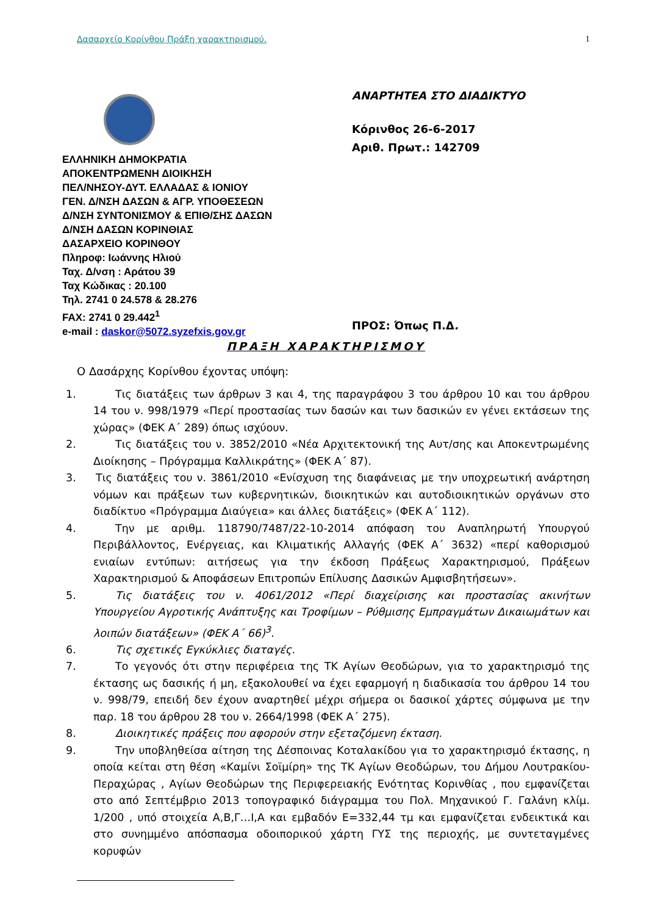Δασαρχείο Κορίνθου Πράξη χαρακτηρισμού. 1
ΕΛΛΗΝΙΚΗ ΔΗΜΟΚΡΑΤΙΑ
ΑΠΟΚΕΝΤΡΩΜΕΝΗ ΔΙΟΙΚΗΣΗ
ΠΕΛ/ΝΗΣΟΥ-ΔΥΤ. ΕΛΛΑΔΑΣ & ΙΟΝΙΟΥ
ΓΕΝ. Δ/ΝΣΗ ΔΑΣΩΝ & ΑΓΡ. ΥΠΟΘΕΣΕΩΝ
Δ/ΝΣΗ ΣΥΝΤΟΝΙΣΜΟΥ & ΕΠΙΘ/ΣΗΣ ΔΑΣΩΝ
Δ/ΝΣΗ ΔΑΣΩΝ ΚΟΡΙΝΘΙΑΣ
ΔΑΣΑΡΧΕΙΟ ΚΟΡΙΝΘΟΥ
Πληροφ: Ιωάννης Ηλιού
Ταχ. Δ/νση : Αράτου 39
Ταχ Κώδικας : 20.100
Τηλ. 2741 0 24.578 & 28.276
FAX: 2741 0 29.442<sup>1</sup>
e-mail : daskor@5072.syzefxis.gov.gr
ΑΝΑΡΤΗΤΕΑ ΣΤΟ ΔΙΑΔΙΚΤΥΟ
Κόρινθος 26-6-2017
Αριθ. Πρωτ.: 142709
ΠΡΟΣ: Όπως Π.Δ.
ΠΡΑΞΗ ΧΑΡΑΚΤΗΡΙΣΜΟΥ
Ο Δασάρχης Κορίνθου έχοντας υπόψη:
1. Τις διατάξεις των άρθρων 3 και 4, της παραγράφου 3 του άρθρου 10 και του άρθρου 14 του ν. 998/1979 «Περί προστασίας των δασών και των δασικών εν γένει εκτάσεων της χώρας» (ΦΕΚ Α΄ 289) όπως ισχύουν.
2. Τις διατάξεις του ν. 3852/2010 «Νέα Αρχιτεκτονική της Αυτ/σης και Αποκεντρωμένης Διοίκησης – Πρόγραμμα Καλλικράτης» (ΦΕΚ Α΄ 87).
3. Τις διατάξεις του ν. 3861/2010 «Ενίσχυση της διαφάνειας με την υποχρεωτική ανάρτηση νόμων και πράξεων των κυβερνητικών, διοικητικών και αυτοδιοικητικών οργάνων στο διαδίκτυο «Πρόγραμμα Διαύγεια» και άλλες διατάξεις» (ΦΕΚ Α΄ 112).
4. Την με αριθμ. 118790/7487/22-10-2014 απόφαση του Αναπληρωτή Υπουργού Περιβάλλοντος, Ενέργειας, και Κλιματικής Αλλαγής (ΦΕΚ Α΄ 3632) «περί καθορισμού ενιαίων εντύπων: αιτήσεως για την έκδοση Πράξεως Χαρακτηρισμού, Πράξεων Χαρακτηρισμού & Αποφάσεων Επιτροπών Επίλυσης Δασικών Αμφισβητήσεων».
5. Τις διατάξεις του ν. 4061/2012 «Περί διαχείρισης και προστασίας ακινήτων Υπουργείου Αγροτικής Ανάπτυξης και Τροφίμων – Ρύθμισης Εμπραγμάτων Δικαιωμάτων και λοιπών διατάξεων» (ΦΕΚ Α΄ 66)<sup>3</sup>.
6. Τις σχετικές Εγκύκλιες διαταγές.
7. Το γεγονός ότι στην περιφέρεια της ΤΚ Αγίων Θεοδώρων, για το χαρακτηρισμό της έκτασης ως δασικής ή μη, εξακολουθεί να έχει εφαρμογή η διαδικασία του άρθρου 14 του ν. 998/79, επειδή δεν έχουν αναρτηθεί μέχρι σήμερα οι δασικοί χάρτες σύμφωνα με την παρ. 18 του άρθρου 28 του ν. 2664/1998 (ΦΕΚ Α΄ 275).
8. Διοικητικές πράξεις που αφορούν στην εξεταζόμενη έκταση.
9. Την υποβληθείσα αίτηση της Δέσποινας Κοταλακίδου για το χαρακτηρισμό έκτασης, η οποία κείται στη θέση «Καμίνι Σοϊμίρη» της ΤΚ Αγίων Θεοδώρων, του Δήμου Λουτρακίου-Περαχώρας , Αγίων Θεοδώρων της Περιφερειακής Ενότητας Κορινθίας , που εμφανίζεται στο από Σεπτέμβριο 2013 τοπογραφικό διάγραμμα του Πολ. Μηχανικού Γ. Γαλάνη κλίμ. 1/200 , υπό στοιχεία Α,Β,Γ…Ι,Α και εμβαδόν Ε=332,44 τμ και εμφανίζεται ενδεικτικά και στο συνημμένο απόσπασμα οδοιπορικού χάρτη ΓΥΣ της περιοχής, με συντεταγμένες κορυφών